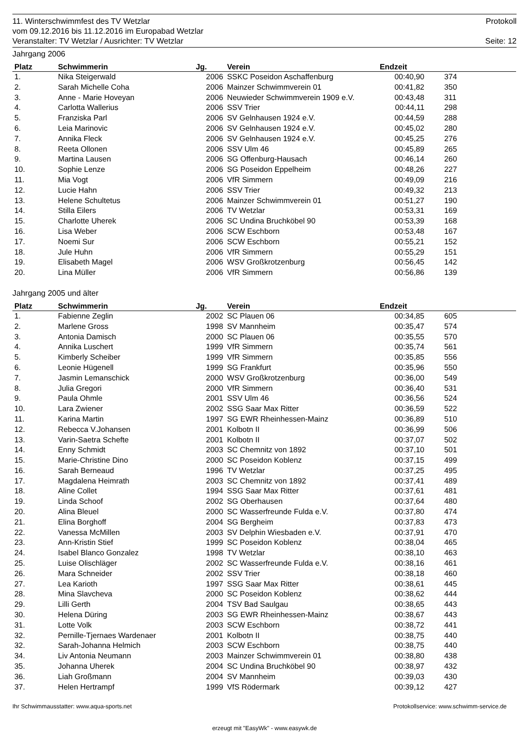11. Winterschwimmfest des TV Wetzlar Protokoll
vom 09.12.2016 bis 11.12.2016 im Europabad Wetzlar
Veranstalter: TV Wetzlar / Ausrichter: TV Wetzlar Seite: 12
Jahrgang 2006
| Platz | Schwimmerin | Jg. | Verein | Endzeit | |
| --- | --- | --- | --- | --- | --- |
| 1. | Nika Steigerwald | 2006 | SSKC Poseidon Aschaffenburg | 00:40,90 | 374 |
| 2. | Sarah Michelle Coha | 2006 | Mainzer Schwimmverein 01 | 00:41,82 | 350 |
| 3. | Anne - Marie Hoveyan | 2006 | Neuwieder Schwimmverein 1909 e.V. | 00:43,48 | 311 |
| 4. | Carlotta Wallerius | 2006 | SSV Trier | 00:44,11 | 298 |
| 5. | Franziska Parl | 2006 | SV Gelnhausen 1924 e.V. | 00:44,59 | 288 |
| 6. | Leia Marinovic | 2006 | SV Gelnhausen 1924 e.V. | 00:45,02 | 280 |
| 7. | Annika Fleck | 2006 | SV Gelnhausen 1924 e.V. | 00:45,25 | 276 |
| 8. | Reeta Ollonen | 2006 | SSV Ulm 46 | 00:45,89 | 265 |
| 9. | Martina Lausen | 2006 | SG Offenburg-Hausach | 00:46,14 | 260 |
| 10. | Sophie Lenze | 2006 | SG Poseidon Eppelheim | 00:48,26 | 227 |
| 11. | Mia Vogt | 2006 | VfR Simmern | 00:49,09 | 216 |
| 12. | Lucie Hahn | 2006 | SSV Trier | 00:49,32 | 213 |
| 13. | Helene Schultetus | 2006 | Mainzer Schwimmverein 01 | 00:51,27 | 190 |
| 14. | Stilla Eilers | 2006 | TV Wetzlar | 00:53,31 | 169 |
| 15. | Charlotte Uherek | 2006 | SC Undina Bruchköbel 90 | 00:53,39 | 168 |
| 16. | Lisa Weber | 2006 | SCW Eschborn | 00:53,48 | 167 |
| 17. | Noemi Sur | 2006 | SCW Eschborn | 00:55,21 | 152 |
| 18. | Jule Huhn | 2006 | VfR Simmern | 00:55,29 | 151 |
| 19. | Elisabeth Magel | 2006 | WSV Großkrotzenburg | 00:56,45 | 142 |
| 20. | Lina Müller | 2006 | VfR Simmern | 00:56,86 | 139 |
Jahrgang 2005 und älter
| Platz | Schwimmerin | Jg. | Verein | Endzeit | |
| --- | --- | --- | --- | --- | --- |
| 1. | Fabienne Zeglin | 2002 | SC Plauen 06 | 00:34,85 | 605 |
| 2. | Marlene Gross | 1998 | SV Mannheim | 00:35,47 | 574 |
| 3. | Antonia Damisch | 2000 | SC Plauen 06 | 00:35,55 | 570 |
| 4. | Annika Luschert | 1999 | VfR Simmern | 00:35,74 | 561 |
| 5. | Kimberly Scheiber | 1999 | VfR Simmern | 00:35,85 | 556 |
| 6. | Leonie Hügenell | 1999 | SG Frankfurt | 00:35,96 | 550 |
| 7. | Jasmin Lemanschick | 2000 | WSV Großkrotzenburg | 00:36,00 | 549 |
| 8. | Julia Gregori | 2000 | VfR Simmern | 00:36,40 | 531 |
| 9. | Paula Ohmle | 2001 | SSV Ulm 46 | 00:36,56 | 524 |
| 10. | Lara Zwiener | 2002 | SSG Saar Max Ritter | 00:36,59 | 522 |
| 11. | Karina Martin | 1997 | SG EWR Rheinhessen-Mainz | 00:36,89 | 510 |
| 12. | Rebecca V.Johansen | 2001 | Kolbotn II | 00:36,99 | 506 |
| 13. | Varin-Saetra Schefte | 2001 | Kolbotn II | 00:37,07 | 502 |
| 14. | Enny Schmidt | 2003 | SC Chemnitz von 1892 | 00:37,10 | 501 |
| 15. | Marie-Christine Dino | 2000 | SC Poseidon Koblenz | 00:37,15 | 499 |
| 16. | Sarah Berneaud | 1996 | TV Wetzlar | 00:37,25 | 495 |
| 17. | Magdalena Heimrath | 2003 | SC Chemnitz von 1892 | 00:37,41 | 489 |
| 18. | Aline Collet | 1994 | SSG Saar Max Ritter | 00:37,61 | 481 |
| 19. | Linda Schoof | 2002 | SG Oberhausen | 00:37,64 | 480 |
| 20. | Alina Bleuel | 2000 | SC Wasserfreunde Fulda e.V. | 00:37,80 | 474 |
| 21. | Elina Borghoff | 2004 | SG Bergheim | 00:37,83 | 473 |
| 22. | Vanessa McMillen | 2003 | SV Delphin Wiesbaden e.V. | 00:37,91 | 470 |
| 23. | Ann-Kristin Stief | 1999 | SC Poseidon Koblenz | 00:38,04 | 465 |
| 24. | Isabel Blanco Gonzalez | 1998 | TV Wetzlar | 00:38,10 | 463 |
| 25. | Luise Olischläger | 2002 | SC Wasserfreunde Fulda e.V. | 00:38,16 | 461 |
| 26. | Mara Schneider | 2002 | SSV Trier | 00:38,18 | 460 |
| 27. | Lea Karioth | 1997 | SSG Saar Max Ritter | 00:38,61 | 445 |
| 28. | Mina Slavcheva | 2000 | SC Poseidon Koblenz | 00:38,62 | 444 |
| 29. | Lilli Gerth | 2004 | TSV Bad Saulgau | 00:38,65 | 443 |
| 30. | Helena Düring | 2003 | SG EWR Rheinhessen-Mainz | 00:38,67 | 443 |
| 31. | Lotte Volk | 2003 | SCW Eschborn | 00:38,72 | 441 |
| 32. | Pernille-Tjernaes Wardenaer | 2001 | Kolbotn II | 00:38,75 | 440 |
| 32. | Sarah-Johanna Helmich | 2003 | SCW Eschborn | 00:38,75 | 440 |
| 34. | Liv Antonia Neumann | 2003 | Mainzer Schwimmverein 01 | 00:38,80 | 438 |
| 35. | Johanna Uherek | 2004 | SC Undina Bruchköbel 90 | 00:38,97 | 432 |
| 36. | Liah Großmann | 2004 | SV Mannheim | 00:39,03 | 430 |
| 37. | Helen Hertrampf | 1999 | VfS Rödermark | 00:39,12 | 427 |
Ihr Schwimmausstatter: www.aqua-sports.net Protokollservice: www.schwimm-service.de
erzeugt mit "EasyWk" - www.easywk.de